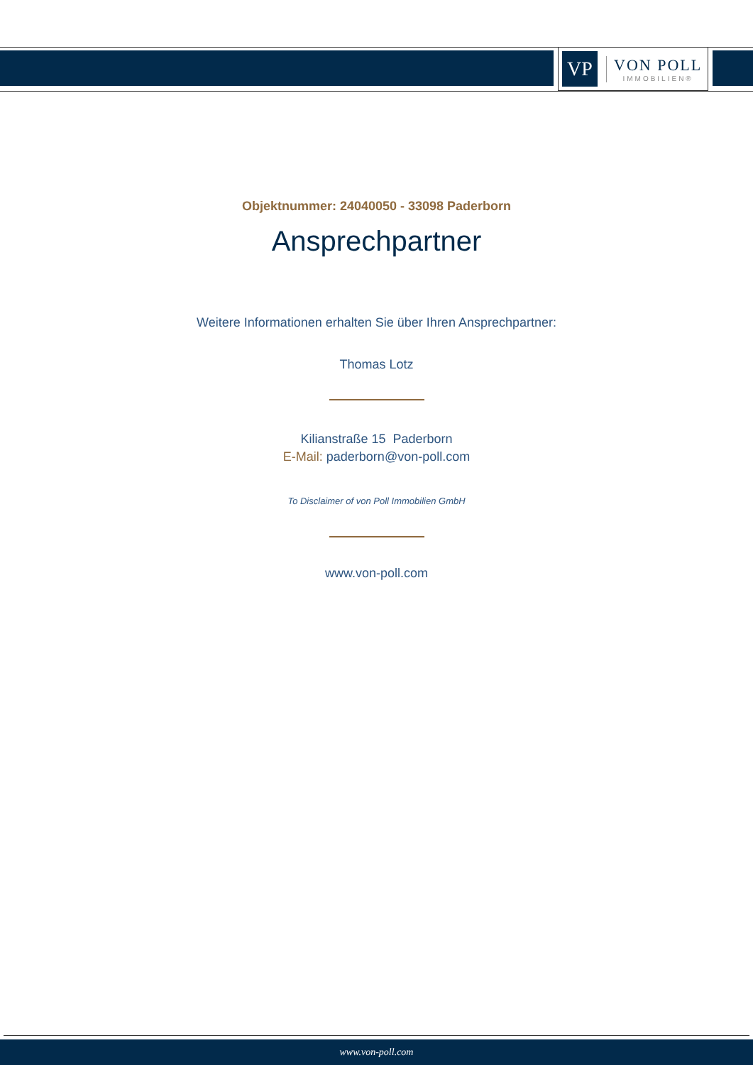VP
VON POLL
IMMOBILIEN®
Objektnummer: 24040050 - 33098 Paderborn
Ansprechpartner
Weitere Informationen erhalten Sie über Ihren Ansprechpartner:
Thomas Lotz
Kilianstraße 15 Paderborn
E-Mail: paderborn@von-poll.com
To Disclaimer of von Poll Immobilien GmbH
www.von-poll.com
www.von-poll.com